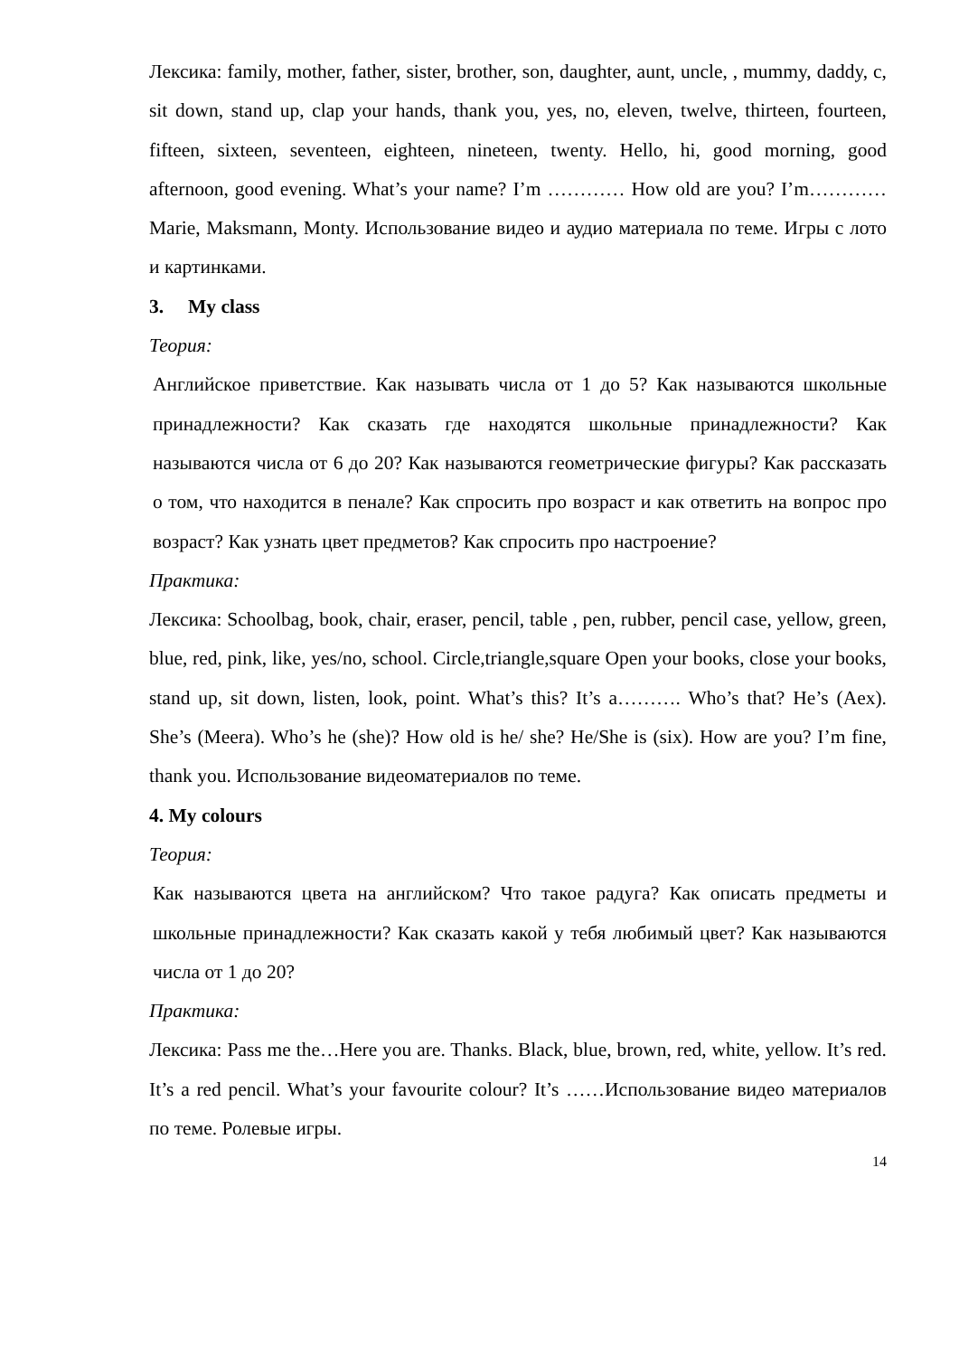Лексика: family, mother, father, sister, brother, son, daughter, aunt, uncle, , mummy, daddy, c, sit down, stand up, clap your hands, thank you, yes, no, eleven, twelve, thirteen, fourteen, fifteen, sixteen, seventeen, eighteen, nineteen, twenty. Hello, hi, good morning, good afternoon, good evening. What’s your name? I’m ………… How old are you? I’m………… Marie, Maksmann, Monty. Использование видео и аудио материала по теме. Игры с лото и картинками.
3. My class
Теория:
Английское приветствие. Как называть числа от 1 до 5? Как называются школьные принадлежности? Как сказать где находятся школьные принадлежности? Как называются числа от 6 до 20? Как называются геометрические фигуры? Как рассказать о том, что находится в пенале? Как спросить про возраст и как ответить на вопрос про возраст? Как узнать цвет предметов? Как спросить про настроение?
Практика:
Лексика: Schoolbag, book, chair, eraser, pencil, table , pen, rubber, pencil case, yellow, green, blue, red, pink, like, yes/no, school. Circle,triangle,square Open your books, close your books, stand up, sit down, listen, look, point. What’s this? It’s a………. Who’s that? He’s (Aex). She’s (Meera). Who’s he (she)? How old is he/ she? He/She is (six). How are you? I’m fine, thank you. Использование видеоматериалов по теме.
4. My colours
Теория:
Как называются цвета на английском? Что такое радуга? Как описать предметы и школьные принадлежности? Как сказать какой у тебя любимый цвет? Как называются числа от 1 до 20?
Практика:
Лексика: Pass me the…Here you are. Thanks. Black, blue, brown, red, white, yellow. It’s red. It’s a red pencil. What’s your favourite colour? It’s ……Использование видео материалов по теме. Ролевые игры.
14